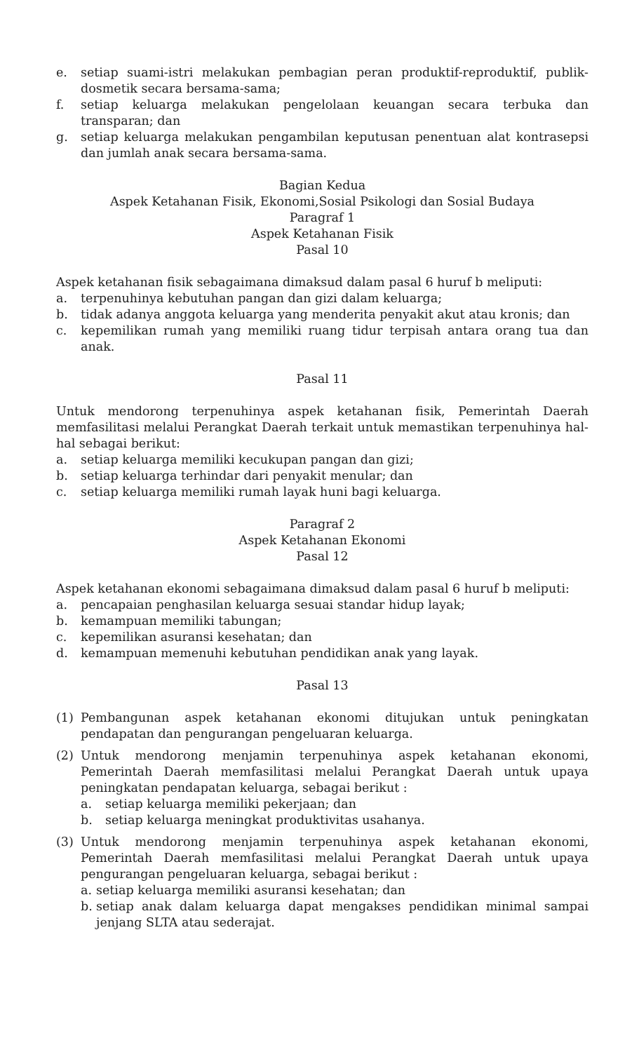e. setiap suami-istri melakukan pembagian peran produktif-reproduktif, publik-dosmetik secara bersama-sama;
f. setiap keluarga melakukan pengelolaan keuangan secara terbuka dan transparan; dan
g. setiap keluarga melakukan pengambilan keputusan penentuan alat kontrasepsi dan jumlah anak secara bersama-sama.
Bagian Kedua
Aspek Ketahanan Fisik, Ekonomi,Sosial Psikologi dan Sosial Budaya
Paragraf 1
Aspek Ketahanan Fisik
Pasal 10
Aspek ketahanan fisik sebagaimana dimaksud dalam pasal 6 huruf b meliputi:
a. terpenuhinya kebutuhan pangan dan gizi dalam keluarga;
b. tidak adanya anggota keluarga yang menderita penyakit akut atau kronis; dan
c. kepemilikan rumah yang memiliki ruang tidur terpisah antara orang tua dan anak.
Pasal 11
Untuk mendorong terpenuhinya aspek ketahanan fisik, Pemerintah Daerah memfasilitasi melalui Perangkat Daerah terkait untuk memastikan terpenuhinya hal-hal sebagai berikut:
a. setiap keluarga memiliki kecukupan pangan dan gizi;
b. setiap keluarga terhindar dari penyakit menular; dan
c. setiap keluarga memiliki rumah layak huni bagi keluarga.
Paragraf 2
Aspek Ketahanan Ekonomi
Pasal 12
Aspek ketahanan ekonomi sebagaimana dimaksud dalam pasal 6 huruf b meliputi:
a. pencapaian penghasilan keluarga sesuai standar hidup layak;
b. kemampuan memiliki tabungan;
c. kepemilikan asuransi kesehatan; dan
d. kemampuan memenuhi kebutuhan pendidikan anak yang layak.
Pasal 13
(1) Pembangunan aspek ketahanan ekonomi ditujukan untuk peningkatan pendapatan dan pengurangan pengeluaran keluarga.
(2) Untuk mendorong menjamin terpenuhinya aspek ketahanan ekonomi, Pemerintah Daerah memfasilitasi melalui Perangkat Daerah untuk upaya peningkatan pendapatan keluarga, sebagai berikut :
a. setiap keluarga memiliki pekerjaan; dan
b. setiap keluarga meningkat produktivitas usahanya.
(3) Untuk mendorong menjamin terpenuhinya aspek ketahanan ekonomi, Pemerintah Daerah memfasilitasi melalui Perangkat Daerah untuk upaya pengurangan pengeluaran keluarga, sebagai berikut :
a. setiap keluarga memiliki asuransi kesehatan; dan
b. setiap anak dalam keluarga dapat mengakses pendidikan minimal sampai jenjang SLTA atau sederajat.